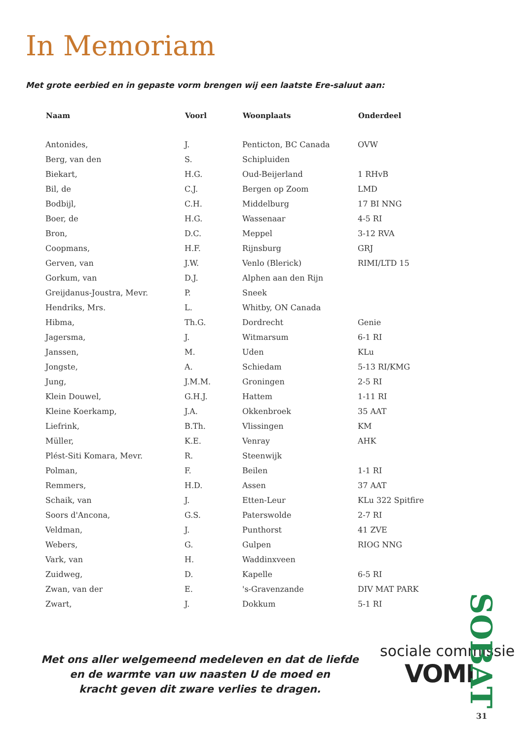In Memoriam
Met grote eerbied en in gepaste vorm brengen wij een laatste Ere-saluut aan:
| Naam | Voorl | Woonplaats | Onderdeel |
| --- | --- | --- | --- |
| Antonides, | J. | Penticton, BC Canada | OVW |
| Berg, van den | S. | Schipluiden | |
| Biekart, | H.G. | Oud-Beijerland | 1 RHvB |
| Bil, de | C.J. | Bergen op Zoom | LMD |
| Bodbijl, | C.H. | Middelburg | 17 BI NNG |
| Boer, de | H.G. | Wassenaar | 4-5 RI |
| Bron, | D.C. | Meppel | 3-12 RVA |
| Coopmans, | H.F. | Rijnsburg | GRJ |
| Gerven, van | J.W. | Venlo (Blerick) | RIMI/LTD 15 |
| Gorkum, van | D.J. | Alphen aan den Rijn | |
| Greijdanus-Joustra, Mevr. | P. | Sneek | |
| Hendriks, Mrs. | L. | Whitby, ON Canada | |
| Hibma, | Th.G. | Dordrecht | Genie |
| Jagersma, | J. | Witmarsum | 6-1 RI |
| Janssen, | M. | Uden | KLu |
| Jongste, | A. | Schiedam | 5-13 RI/KMG |
| Jung, | J.M.M. | Groningen | 2-5 RI |
| Klein Douwel, | G.H.J. | Hattem | 1-11 RI |
| Kleine Koerkamp, | J.A. | Okkenbroek | 35 AAT |
| Liefrink, | B.Th. | Vlissingen | KM |
| Müller, | K.E. | Venray | AHK |
| Plést-Siti Komara, Mevr. | R. | Steenwijk | |
| Polman, | F. | Beilen | 1-1 RI |
| Remmers, | H.D. | Assen | 37 AAT |
| Schaik, van | J. | Etten-Leur | KLu 322 Spitfire |
| Soors d'Ancona, | G.S. | Paterswolde | 2-7 RI |
| Veldman, | J. | Punthorst | 41 ZVE |
| Webers, | G. | Gulpen | RIOG NNG |
| Vark, van | H. | Waddinxveen | |
| Zuidweg, | D. | Kapelle | 6-5 RI |
| Zwan, van der | E. | 's-Gravenzande | DIV MAT PARK |
| Zwart, | J. | Dokkum | 5-1 RI |
Met ons aller welgemeend medeleven en dat de liefde
en de warmte van uw naasten U de moed en
kracht geven dit zware verlies te dragen.
sociale commissie
VOMI
SOBAT
31